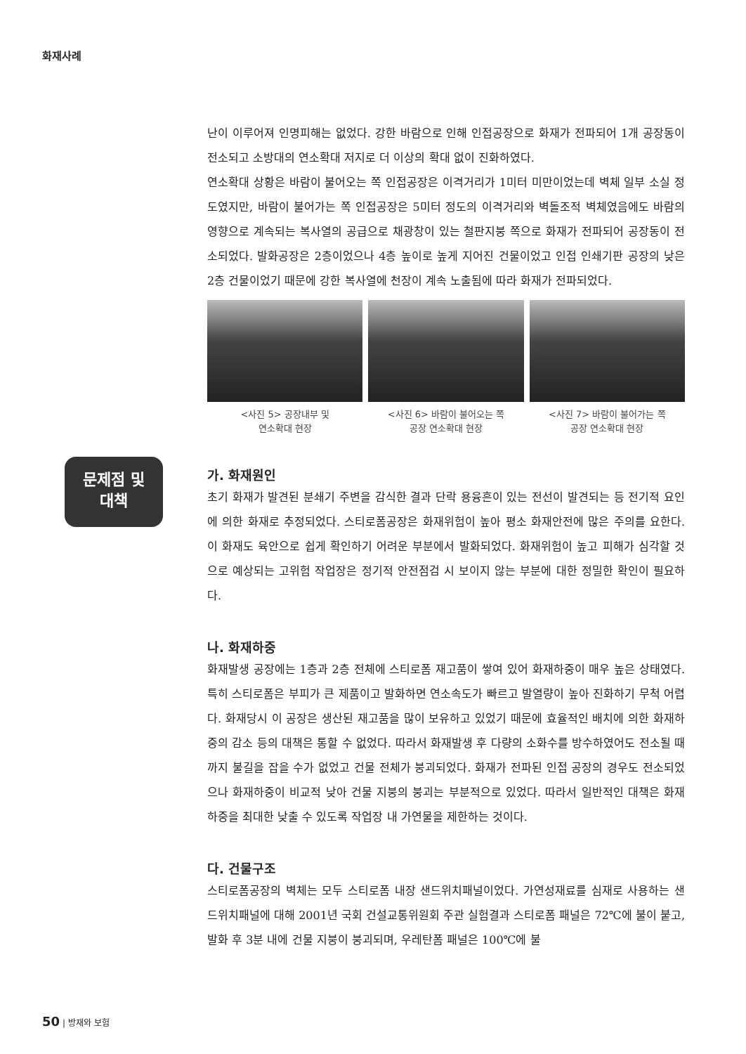화재사례
문제점 및
대책
난이 이루어져 인명피해는 없었다. 강한 바람으로 인해 인접공장으로 화재가 전파되어 1개 공장동이 전소되고 소방대의 연소확대 저지로 더 이상의 확대 없이 진화하였다.
연소확대 상황은 바람이 불어오는 쪽 인접공장은 이격거리가 1미터 미만이었는데 벽체 일부 소실 정도였지만, 바람이 불어가는 쪽 인접공장은 5미터 정도의 이격거리와 벽돌조적 벽체였음에도 바람의 영향으로 계속되는 복사열의 공급으로 채광창이 있는 철판지붕 쪽으로 화재가 전파되어 공장동이 전소되었다. 발화공장은 2층이었으나 4층 높이로 높게 지어진 건물이었고 인접 인쇄기판 공장의 낮은 2층 건물이었기 때문에 강한 복사열에 천장이 계속 노출됨에 따라 화재가 전파되었다.
<사진 5> 공장내부 및
연소확대 현장
<사진 6> 바람이 불어오는 쪽
공장 연소확대 현장
<사진 7> 바람이 불어가는 쪽
공장 연소확대 현장
가. 화재원인
초기 화재가 발견된 분쇄기 주변을 감식한 결과 단락 용융흔이 있는 전선이 발견되는 등 전기적 요인에 의한 화재로 추정되었다. 스티로폼공장은 화재위험이 높아 평소 화재안전에 많은 주의를 요한다. 이 화재도 육안으로 쉽게 확인하기 어려운 부분에서 발화되었다. 화재위험이 높고 피해가 심각할 것으로 예상되는 고위험 작업장은 정기적 안전점검 시 보이지 않는 부분에 대한 정밀한 확인이 필요하다.
나. 화재하중
화재발생 공장에는 1층과 2층 전체에 스티로폼 재고품이 쌓여 있어 화재하중이 매우 높은 상태였다. 특히 스티로폼은 부피가 큰 제품이고 발화하면 연소속도가 빠르고 발열량이 높아 진화하기 무척 어렵다. 화재당시 이 공장은 생산된 재고품을 많이 보유하고 있었기 때문에 효율적인 배치에 의한 화재하중의 감소 등의 대책은 통할 수 없었다. 따라서 화재발생 후 다량의 소화수를 방수하였어도 전소될 때까지 불길을 잡을 수가 없었고 건물 전체가 붕괴되었다. 화재가 전파된 인접 공장의 경우도 전소되었으나 화재하중이 비교적 낮아 건물 지붕의 붕괴는 부분적으로 있었다. 따라서 일반적인 대책은 화재하중을 최대한 낮출 수 있도록 작업장 내 가연물을 제한하는 것이다.
다. 건물구조
스티로폼공장의 벽체는 모두 스티로폼 내장 샌드위치패널이었다. 가연성재료를 심재로 사용하는 샌드위치패널에 대해 2001년 국회 건설교통위원회 주관 실험결과 스티로폼 패널은 72℃에 불이 붙고, 발화 후 3분 내에 건물 지붕이 붕괴되며, 우레탄폼 패널은 100℃에 불
50 | 방재와 보험